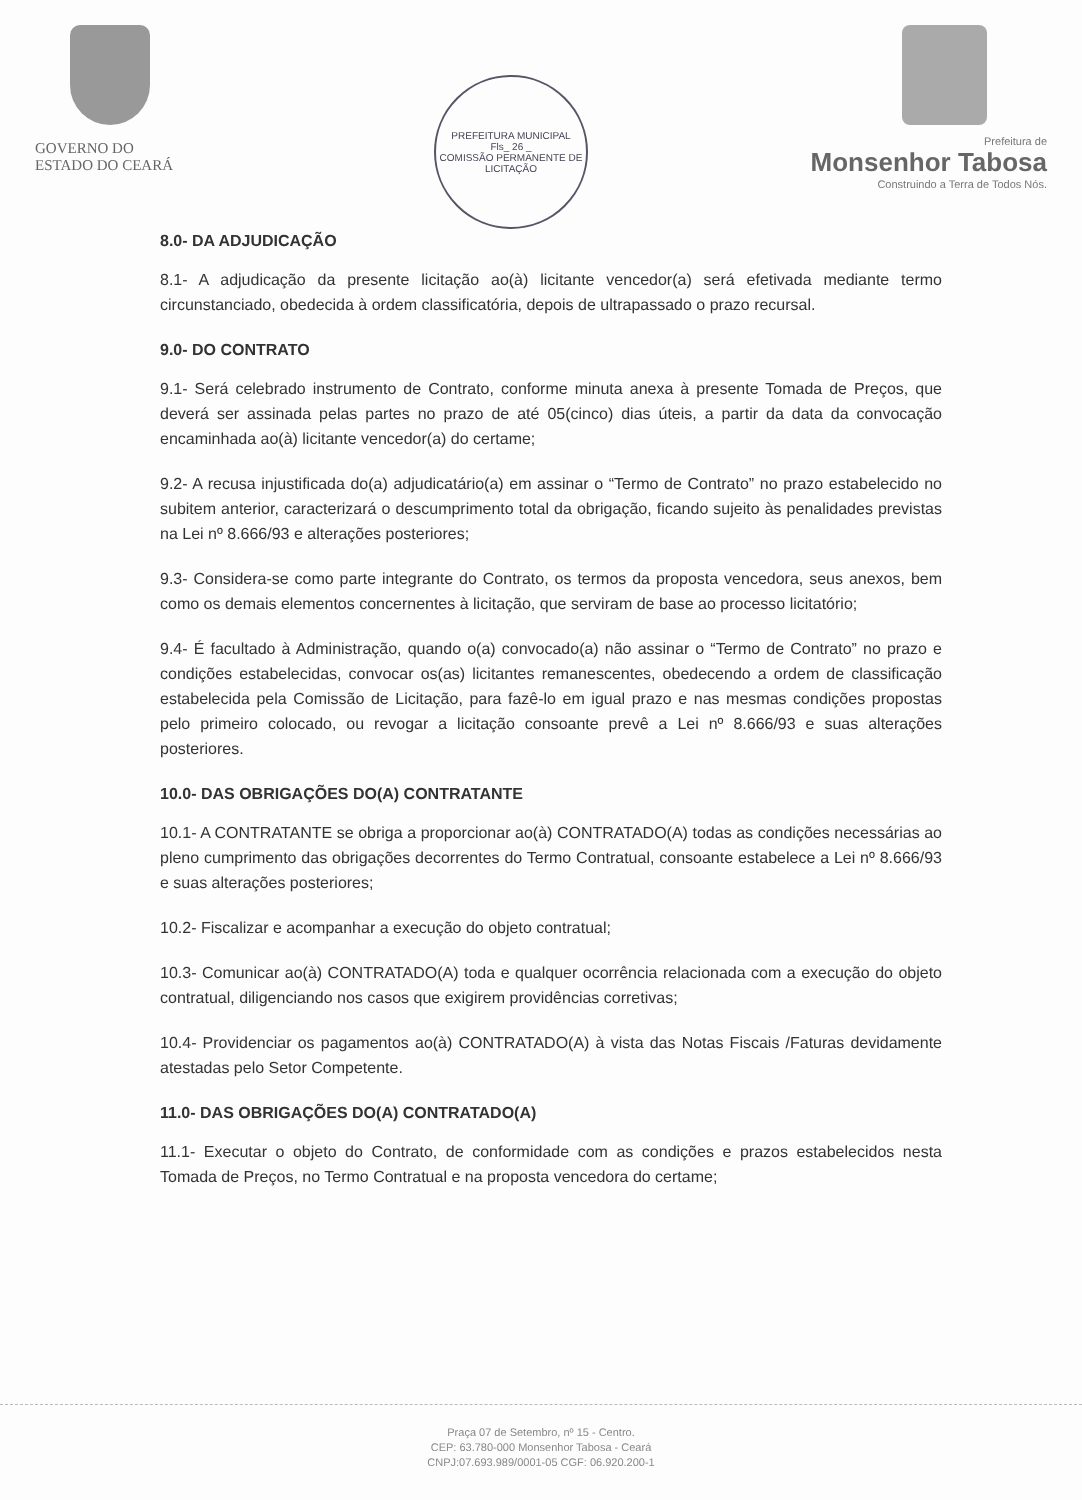GOVERNO DO
ESTADO DO CEARÁ
PREFEITURA MUNICIPAL
Fls_ 26 _
COMISSÃO PERMANENTE DE LICITAÇÃO
Prefeitura de
Monsenhor Tabosa
Construindo a Terra de Todos Nós.
8.0- DA ADJUDICAÇÃO
8.1- A adjudicação da presente licitação ao(à) licitante vencedor(a) será efetivada mediante termo circunstanciado, obedecida à ordem classificatória, depois de ultrapassado o prazo recursal.
9.0- DO CONTRATO
9.1- Será celebrado instrumento de Contrato, conforme minuta anexa à presente Tomada de Preços, que deverá ser assinada pelas partes no prazo de até 05(cinco) dias úteis, a partir da data da convocação encaminhada ao(à) licitante vencedor(a) do certame;
9.2- A recusa injustificada do(a) adjudicatário(a) em assinar o “Termo de Contrato” no prazo estabelecido no subitem anterior, caracterizará o descumprimento total da obrigação, ficando sujeito às penalidades previstas na Lei nº 8.666/93 e alterações posteriores;
9.3- Considera-se como parte integrante do Contrato, os termos da proposta vencedora, seus anexos, bem como os demais elementos concernentes à licitação, que serviram de base ao processo licitatório;
9.4- É facultado à Administração, quando o(a) convocado(a) não assinar o “Termo de Contrato” no prazo e condições estabelecidas, convocar os(as) licitantes remanescentes, obedecendo a ordem de classificação estabelecida pela Comissão de Licitação, para fazê-lo em igual prazo e nas mesmas condições propostas pelo primeiro colocado, ou revogar a licitação consoante prevê a Lei nº 8.666/93 e suas alterações posteriores.
10.0- DAS OBRIGAÇÕES DO(A) CONTRATANTE
10.1- A CONTRATANTE se obriga a proporcionar ao(à) CONTRATADO(A) todas as condições necessárias ao pleno cumprimento das obrigações decorrentes do Termo Contratual, consoante estabelece a Lei nº 8.666/93 e suas alterações posteriores;
10.2- Fiscalizar e acompanhar a execução do objeto contratual;
10.3- Comunicar ao(à) CONTRATADO(A) toda e qualquer ocorrência relacionada com a execução do objeto contratual, diligenciando nos casos que exigirem providências corretivas;
10.4- Providenciar os pagamentos ao(à) CONTRATADO(A) à vista das Notas Fiscais /Faturas devidamente atestadas pelo Setor Competente.
11.0- DAS OBRIGAÇÕES DO(A) CONTRATADO(A)
11.1- Executar o objeto do Contrato, de conformidade com as condições e prazos estabelecidos nesta Tomada de Preços, no Termo Contratual e na proposta vencedora do certame;
Praça 07 de Setembro, nº 15 - Centro.
CEP: 63.780-000 Monsenhor Tabosa - Ceará
CNPJ:07.693.989/0001-05 CGF: 06.920.200-1